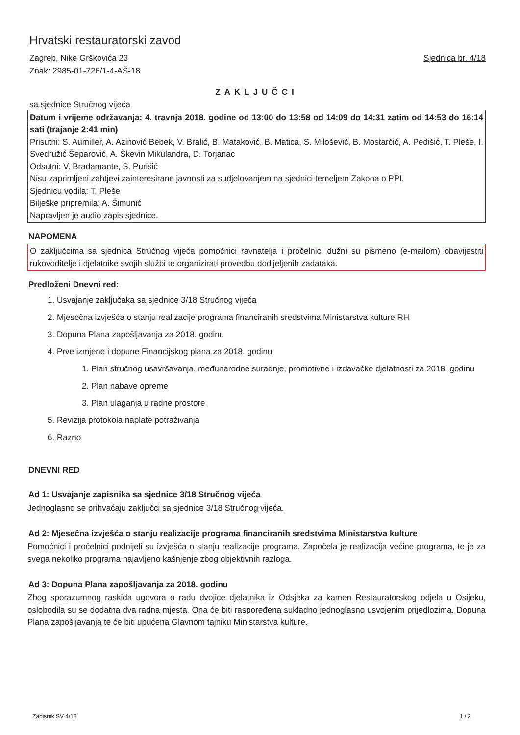Hrvatski restauratorski zavod
Zagreb, Nike Grškovića 23
Znak: 2985-01-726/1-4-AŠ-18
Sjednica br. 4/18
ZAKLJUČCI
sa sjednice Stručnog vijeća
Datum i vrijeme održavanja: 4. travnja 2018. godine od 13:00 do 13:58 od 14:09 do 14:31 zatim od 14:53 do 16:14 sati (trajanje 2:41 min)
Prisutni: S. Aumiller, A. Azinović Bebek, V. Bralić, B. Mataković, B. Matica, S. Milošević, B. Mostarčić, A. Pedišić, T. Pleše, I. Svedružić Šeparović, A. Škevin Mikulandra, D. Torjanac
Odsutni: V. Bradamante, S. Purišić
Nisu zaprimljeni zahtjevi zainteresirane javnosti za sudjelovanjem na sjednici temeljem Zakona o PPI.
Sjednicu vodila: T. Pleše
Bilješke pripremila: A. Šimunić
Napravljen je audio zapis sjednice.
NAPOMENA
O zaključcima sa sjednica Stručnog vijeća pomoćnici ravnatelja i pročelnici dužni su pismeno (e-mailom) obavijestiti rukovoditelje i djelatnike svojih službi te organizirati provedbu dodijeljenih zadataka.
Predloženi Dnevni red:
1. Usvajanje zaključaka sa sjednice 3/18 Stručnog vijeća
2. Mjesečna izvješća o stanju realizacije programa financiranih sredstvima Ministarstva kulture RH
3. Dopuna Plana zapošljavanja za 2018. godinu
4. Prve izmjene i dopune Financijskog plana za 2018. godinu
1. Plan stručnog usavršavanja, međunarodne suradnje, promotivne i izdavačke djelatnosti za 2018. godinu
2. Plan nabave opreme
3. Plan ulaganja u radne prostore
5. Revizija protokola naplate potraživanja
6. Razno
DNEVNI RED
Ad 1: Usvajanje zapisnika sa sjednice 3/18 Stručnog vijeća
Jednoglasno se prihvaćaju zaključci sa sjednice 3/18 Stručnog vijeća.
Ad 2: Mjesečna izvješća o stanju realizacije programa financiranih sredstvima Ministarstva kulture
Pomoćnici i pročelnici podnijeli su izvješća o stanju realizacije programa. Započela je realizacija većine programa, te je za svega nekoliko programa najavljeno kašnjenje zbog objektivnih razloga.
Ad 3: Dopuna Plana zapošljavanja za 2018. godinu
Zbog sporazumnog raskida ugovora o radu dvojice djelatnika iz Odsjeka za kamen Restauratorskog odjela u Osijeku, oslobodila su se dodatna dva radna mjesta. Ona će biti raspoređena sukladno jednoglasno usvojenim prijedlozima. Dopuna Plana zapošljavanja te će biti upućena Glavnom tajniku Ministarstva kulture.
Zapisnik SV 4/18 1 / 2